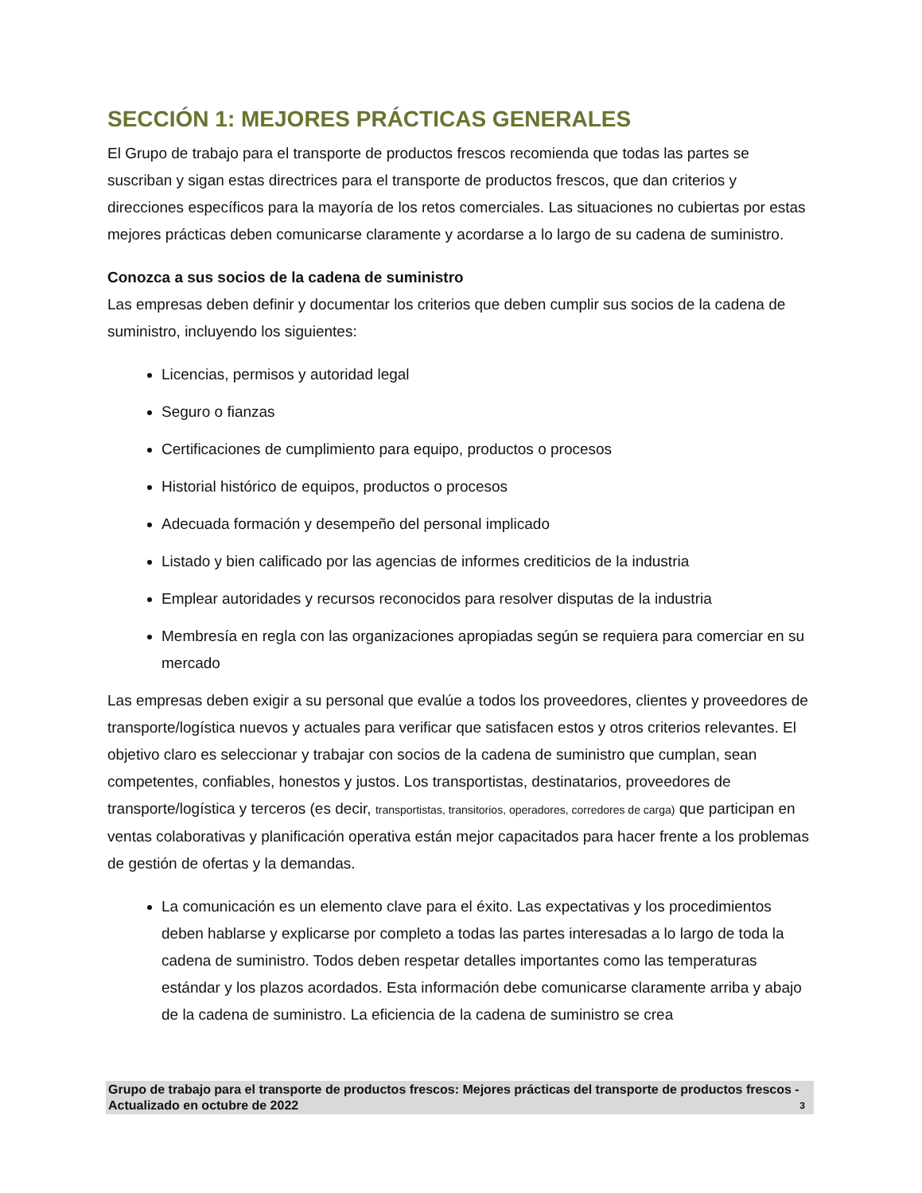SECCIÓN 1: MEJORES PRÁCTICAS GENERALES
El Grupo de trabajo para el transporte de productos frescos recomienda que todas las partes se suscriban y sigan estas directrices para el transporte de productos frescos, que dan criterios y direcciones específicos para la mayoría de los retos comerciales. Las situaciones no cubiertas por estas mejores prácticas deben comunicarse claramente y acordarse a lo largo de su cadena de suministro.
Conozca a sus socios de la cadena de suministro
Las empresas deben definir y documentar los criterios que deben cumplir sus socios de la cadena de suministro, incluyendo los siguientes:
Licencias, permisos y autoridad legal
Seguro o fianzas
Certificaciones de cumplimiento para equipo, productos o procesos
Historial histórico de equipos, productos o procesos
Adecuada formación y desempeño del personal implicado
Listado y bien calificado por las agencias de informes crediticios de la industria
Emplear autoridades y recursos reconocidos para resolver disputas de la industria
Membresía en regla con las organizaciones apropiadas según se requiera para comerciar en su mercado
Las empresas deben exigir a su personal que evalúe a todos los proveedores, clientes y proveedores de transporte/logística nuevos y actuales para verificar que satisfacen estos y otros criterios relevantes. El objetivo claro es seleccionar y trabajar con socios de la cadena de suministro que cumplan, sean competentes, confiables, honestos y justos. Los transportistas, destinatarios, proveedores de transporte/logística y terceros (es decir, transportistas, transitorios, operadores, corredores de carga) que participan en ventas colaborativas y planificación operativa están mejor capacitados para hacer frente a los problemas de gestión de ofertas y la demandas.
La comunicación es un elemento clave para el éxito. Las expectativas y los procedimientos deben hablarse y explicarse por completo a todas las partes interesadas a lo largo de toda la cadena de suministro. Todos deben respetar detalles importantes como las temperaturas estándar y los plazos acordados. Esta información debe comunicarse claramente arriba y abajo de la cadena de suministro. La eficiencia de la cadena de suministro se crea
Grupo de trabajo para el transporte de productos frescos: Mejores prácticas del transporte de productos frescos - Actualizado en octubre de 2022 3